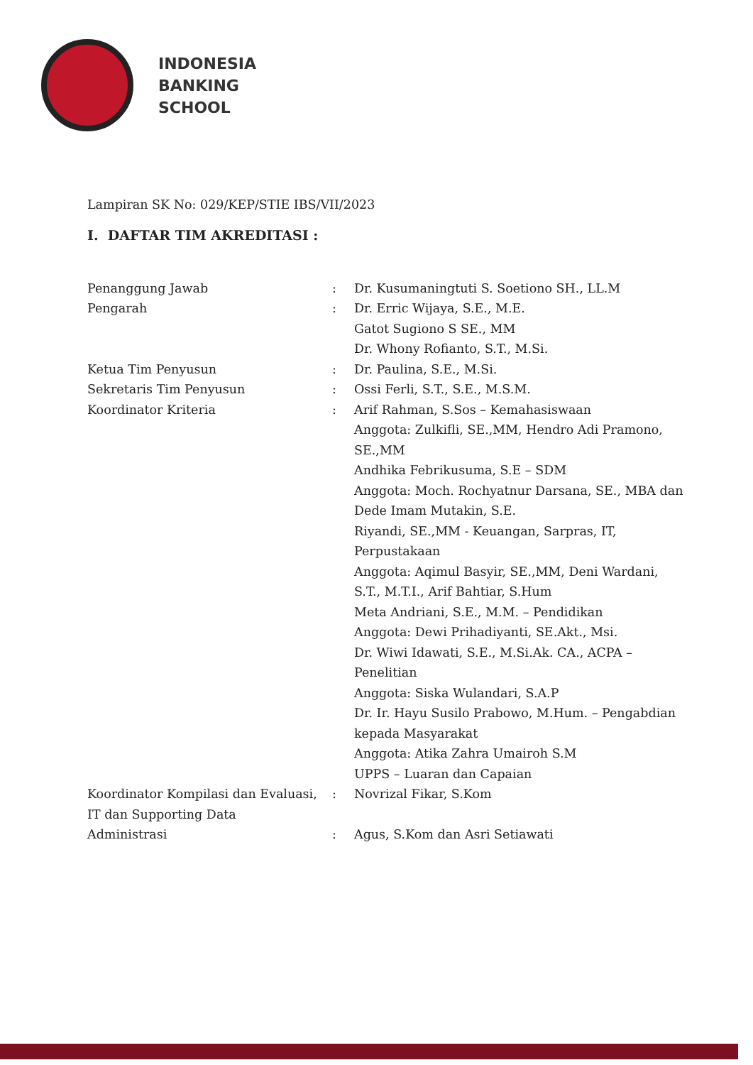INDONESIA
BANKING
SCHOOL
Lampiran SK No: 029/KEP/STIE IBS/VII/2023
I. DAFTAR TIM AKREDITASI :
Penanggung Jawab : Dr. Kusumaningtuti S. Soetiono SH., LL.M
Pengarah : Dr. Erric Wijaya, S.E., M.E.
Gatot Sugiono S SE., MM
Dr. Whony Rofianto, S.T., M.Si.
Ketua Tim Penyusun : Dr. Paulina, S.E., M.Si.
Sekretaris Tim Penyusun : Ossi Ferli, S.T., S.E., M.S.M.
Koordinator Kriteria : Arif Rahman, S.Sos – Kemahasiswaan
Anggota: Zulkifli, SE.,MM, Hendro Adi Pramono, SE.,MM
Andhika Febrikusuma, S.E – SDM
Anggota: Moch. Rochyatnur Darsana, SE., MBA dan Dede Imam Mutakin, S.E.
Riyandi, SE.,MM - Keuangan, Sarpras, IT, Perpustakaan
Anggota: Aqimul Basyir, SE.,MM, Deni Wardani, S.T., M.T.I., Arif Bahtiar, S.Hum
Meta Andriani, S.E., M.M. – Pendidikan
Anggota: Dewi Prihadiyanti, SE.Akt., Msi.
Dr. Wiwi Idawati, S.E., M.Si.Ak. CA., ACPA – Penelitian
Anggota: Siska Wulandari, S.A.P
Dr. Ir. Hayu Susilo Prabowo, M.Hum. – Pengabdian kepada Masyarakat
Anggota: Atika Zahra Umairoh S.M
UPPS – Luaran dan Capaian
Koordinator Kompilasi dan Evaluasi, IT dan Supporting Data
: Novrizal Fikar, S.Kom
Administrasi : Agus, S.Kom dan Asri Setiawati